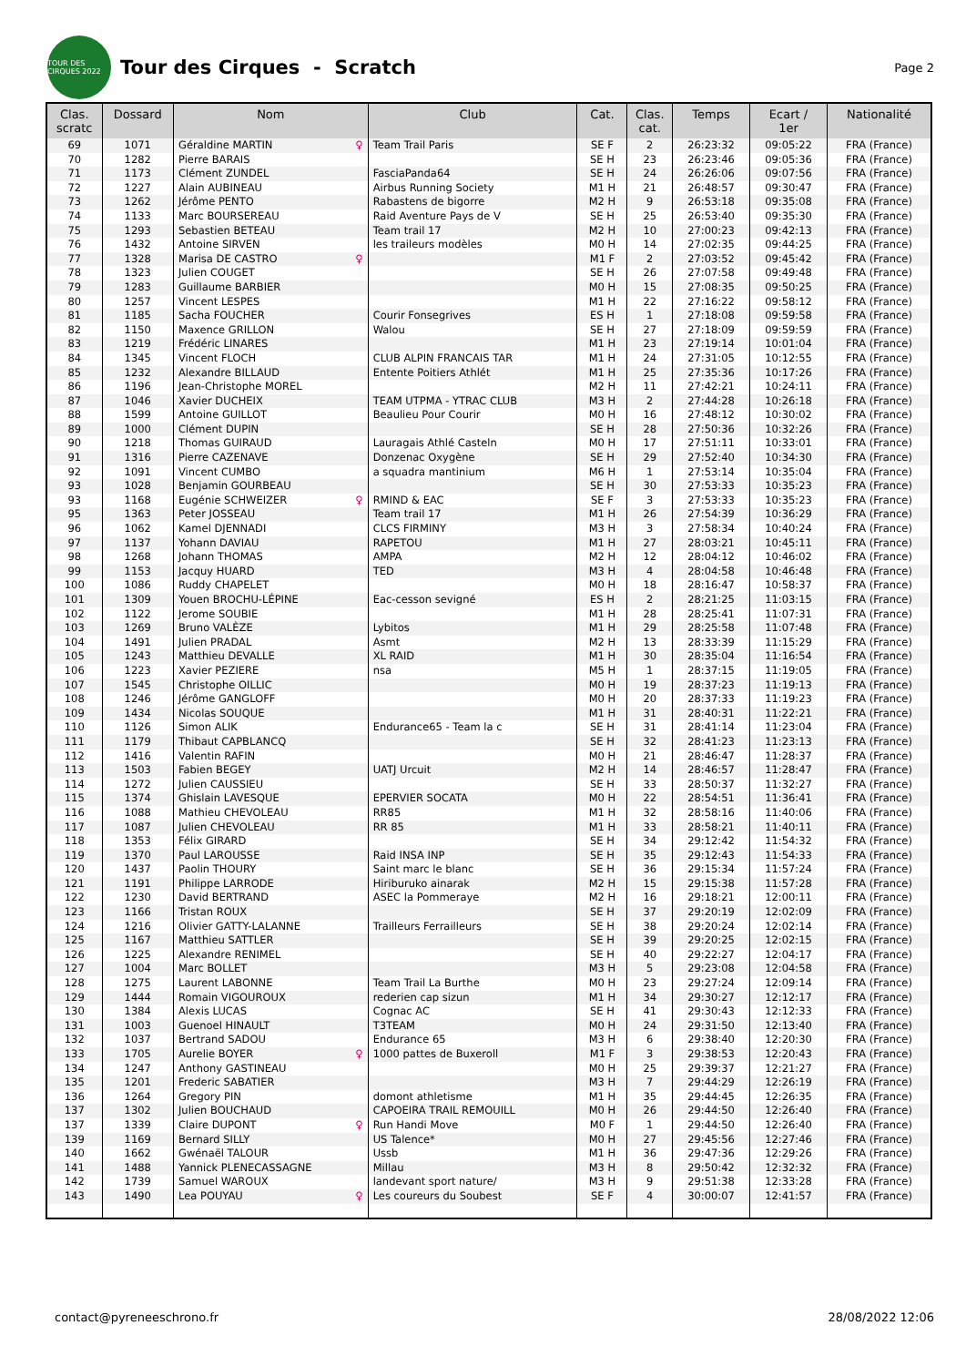TOUR DES CIRQUES 2022
Tour des Cirques - Scratch
Page 2
| Clas. scratc | Dossard | Nom | Club | Cat. | Clas. cat. | Temps | Ecart / 1er | Nationalité |
| --- | --- | --- | --- | --- | --- | --- | --- | --- |
| 69 | 1071 | Géraldine MARTIN ♀ | Team Trail Paris | SE F | 2 | 26:23:32 | 09:05:22 | FRA (France) |
| 70 | 1282 | Pierre BARAIS | | SE H | 23 | 26:23:46 | 09:05:36 | FRA (France) |
| 71 | 1173 | Clément ZUNDEL | FasciaPanda64 | SE H | 24 | 26:26:06 | 09:07:56 | FRA (France) |
| 72 | 1227 | Alain AUBINEAU | Airbus Running Society | M1 H | 21 | 26:48:57 | 09:30:47 | FRA (France) |
| 73 | 1262 | Jérôme PENTO | Rabastens de bigorre | M2 H | 9 | 26:53:18 | 09:35:08 | FRA (France) |
| 74 | 1133 | Marc BOURSEREAU | Raid Aventure Pays de V | SE H | 25 | 26:53:40 | 09:35:30 | FRA (France) |
| 75 | 1293 | Sebastien BETEAU | Team trail 17 | M2 H | 10 | 27:00:23 | 09:42:13 | FRA (France) |
| 76 | 1432 | Antoine SIRVEN | les traileurs modèles | M0 H | 14 | 27:02:35 | 09:44:25 | FRA (France) |
| 77 | 1328 | Marisa DE CASTRO ♀ | | M1 F | 2 | 27:03:52 | 09:45:42 | FRA (France) |
| 78 | 1323 | Julien COUGET | | SE H | 26 | 27:07:58 | 09:49:48 | FRA (France) |
| 79 | 1283 | Guillaume BARBIER | | M0 H | 15 | 27:08:35 | 09:50:25 | FRA (France) |
| 80 | 1257 | Vincent LESPES | | M1 H | 22 | 27:16:22 | 09:58:12 | FRA (France) |
| 81 | 1185 | Sacha FOUCHER | Courir Fonsegrives | ES H | 1 | 27:18:08 | 09:59:58 | FRA (France) |
| 82 | 1150 | Maxence GRILLON | Walou | SE H | 27 | 27:18:09 | 09:59:59 | FRA (France) |
| 83 | 1219 | Frédéric LINARES | | M1 H | 23 | 27:19:14 | 10:01:04 | FRA (France) |
| 84 | 1345 | Vincent FLOCH | CLUB ALPIN FRANCAIS TAR | M1 H | 24 | 27:31:05 | 10:12:55 | FRA (France) |
| 85 | 1232 | Alexandre BILLAUD | Entente Poitiers Athlét | M1 H | 25 | 27:35:36 | 10:17:26 | FRA (France) |
| 86 | 1196 | Jean-Christophe MOREL | | M2 H | 11 | 27:42:21 | 10:24:11 | FRA (France) |
| 87 | 1046 | Xavier DUCHEIX | TEAM UTPMA - YTRAC CLUB | M3 H | 2 | 27:44:28 | 10:26:18 | FRA (France) |
| 88 | 1599 | Antoine GUILLOT | Beaulieu Pour Courir | M0 H | 16 | 27:48:12 | 10:30:02 | FRA (France) |
| 89 | 1000 | Clément DUPIN | | SE H | 28 | 27:50:36 | 10:32:26 | FRA (France) |
| 90 | 1218 | Thomas GUIRAUD | Lauragais Athlé Casteln | M0 H | 17 | 27:51:11 | 10:33:01 | FRA (France) |
| 91 | 1316 | Pierre CAZENAVE | Donzenac Oxygène | SE H | 29 | 27:52:40 | 10:34:30 | FRA (France) |
| 92 | 1091 | Vincent CUMBO | a squadra mantinium | M6 H | 1 | 27:53:14 | 10:35:04 | FRA (France) |
| 93 | 1028 | Benjamin GOURBEAU | | SE H | 30 | 27:53:33 | 10:35:23 | FRA (France) |
| 93 | 1168 | Eugénie SCHWEIZER ♀ | RMIND & EAC | SE F | 3 | 27:53:33 | 10:35:23 | FRA (France) |
| 95 | 1363 | Peter JOSSEAU | Team trail 17 | M1 H | 26 | 27:54:39 | 10:36:29 | FRA (France) |
| 96 | 1062 | Kamel DJENNADI | CLCS FIRMINY | M3 H | 3 | 27:58:34 | 10:40:24 | FRA (France) |
| 97 | 1137 | Yohann DAVIAU | RAPETOU | M1 H | 27 | 28:03:21 | 10:45:11 | FRA (France) |
| 98 | 1268 | Johann THOMAS | AMPA | M2 H | 12 | 28:04:12 | 10:46:02 | FRA (France) |
| 99 | 1153 | Jacquy HUARD | TED | M3 H | 4 | 28:04:58 | 10:46:48 | FRA (France) |
| 100 | 1086 | Ruddy CHAPELET | | M0 H | 18 | 28:16:47 | 10:58:37 | FRA (France) |
| 101 | 1309 | Youen BROCHU-LÉPINE | Eac-cesson sevigné | ES H | 2 | 28:21:25 | 11:03:15 | FRA (France) |
| 102 | 1122 | Jerome SOUBIE | | M1 H | 28 | 28:25:41 | 11:07:31 | FRA (France) |
| 103 | 1269 | Bruno VALÈZE | Lybitos | M1 H | 29 | 28:25:58 | 11:07:48 | FRA (France) |
| 104 | 1491 | Julien PRADAL | Asmt | M2 H | 13 | 28:33:39 | 11:15:29 | FRA (France) |
| 105 | 1243 | Matthieu DEVALLE | XL RAID | M1 H | 30 | 28:35:04 | 11:16:54 | FRA (France) |
| 106 | 1223 | Xavier PEZIERE | nsa | M5 H | 1 | 28:37:15 | 11:19:05 | FRA (France) |
| 107 | 1545 | Christophe OILLIC | | M0 H | 19 | 28:37:23 | 11:19:13 | FRA (France) |
| 108 | 1246 | Jérôme GANGLOFF | | M0 H | 20 | 28:37:33 | 11:19:23 | FRA (France) |
| 109 | 1434 | Nicolas SOUQUE | | M1 H | 31 | 28:40:31 | 11:22:21 | FRA (France) |
| 110 | 1126 | Simon ALIK | Endurance65 - Team la c | SE H | 31 | 28:41:14 | 11:23:04 | FRA (France) |
| 111 | 1179 | Thibaut CAPBLANCQ | | SE H | 32 | 28:41:23 | 11:23:13 | FRA (France) |
| 112 | 1416 | Valentin RAFIN | | M0 H | 21 | 28:46:47 | 11:28:37 | FRA (France) |
| 113 | 1503 | Fabien BEGEY | UATJ Urcuit | M2 H | 14 | 28:46:57 | 11:28:47 | FRA (France) |
| 114 | 1272 | Julien CAUSSIEU | | SE H | 33 | 28:50:37 | 11:32:27 | FRA (France) |
| 115 | 1374 | Ghislain LAVESQUE | EPERVIER SOCATA | M0 H | 22 | 28:54:51 | 11:36:41 | FRA (France) |
| 116 | 1088 | Mathieu CHEVOLEAU | RR85 | M1 H | 32 | 28:58:16 | 11:40:06 | FRA (France) |
| 117 | 1087 | Julien CHEVOLEAU | RR 85 | M1 H | 33 | 28:58:21 | 11:40:11 | FRA (France) |
| 118 | 1353 | Félix GIRARD | | SE H | 34 | 29:12:42 | 11:54:32 | FRA (France) |
| 119 | 1370 | Paul LAROUSSE | Raid INSA INP | SE H | 35 | 29:12:43 | 11:54:33 | FRA (France) |
| 120 | 1437 | Paolin THOURY | Saint marc le blanc | SE H | 36 | 29:15:34 | 11:57:24 | FRA (France) |
| 121 | 1191 | Philippe LARRODE | Hiriburuko ainarak | M2 H | 15 | 29:15:38 | 11:57:28 | FRA (France) |
| 122 | 1230 | David BERTRAND | ASEC la Pommeraye | M2 H | 16 | 29:18:21 | 12:00:11 | FRA (France) |
| 123 | 1166 | Tristan ROUX | | SE H | 37 | 29:20:19 | 12:02:09 | FRA (France) |
| 124 | 1216 | Olivier GATTY-LALANNE | Trailleurs Ferrailleurs | SE H | 38 | 29:20:24 | 12:02:14 | FRA (France) |
| 125 | 1167 | Matthieu SATTLER | | SE H | 39 | 29:20:25 | 12:02:15 | FRA (France) |
| 126 | 1225 | Alexandre RENIMEL | | SE H | 40 | 29:22:27 | 12:04:17 | FRA (France) |
| 127 | 1004 | Marc BOLLET | | M3 H | 5 | 29:23:08 | 12:04:58 | FRA (France) |
| 128 | 1275 | Laurent LABONNE | Team Trail La Burthe | M0 H | 23 | 29:27:24 | 12:09:14 | FRA (France) |
| 129 | 1444 | Romain VIGOUROUX | rederien cap sizun | M1 H | 34 | 29:30:27 | 12:12:17 | FRA (France) |
| 130 | 1384 | Alexis LUCAS | Cognac AC | SE H | 41 | 29:30:43 | 12:12:33 | FRA (France) |
| 131 | 1003 | Guenoel HINAULT | T3TEAM | M0 H | 24 | 29:31:50 | 12:13:40 | FRA (France) |
| 132 | 1037 | Bertrand SADOU | Endurance 65 | M3 H | 6 | 29:38:40 | 12:20:30 | FRA (France) |
| 133 | 1705 | Aurelie BOYER ♀ | 1000 pattes de Buxeroll | M1 F | 3 | 29:38:53 | 12:20:43 | FRA (France) |
| 134 | 1247 | Anthony GASTINEAU | | M0 H | 25 | 29:39:37 | 12:21:27 | FRA (France) |
| 135 | 1201 | Frederic SABATIER | | M3 H | 7 | 29:44:29 | 12:26:19 | FRA (France) |
| 136 | 1264 | Gregory PIN | domont athletisme | M1 H | 35 | 29:44:45 | 12:26:35 | FRA (France) |
| 137 | 1302 | Julien BOUCHAUD | CAPOEIRA TRAIL REMOUILL | M0 H | 26 | 29:44:50 | 12:26:40 | FRA (France) |
| 137 | 1339 | Claire DUPONT ♀ | Run Handi Move | M0 F | 1 | 29:44:50 | 12:26:40 | FRA (France) |
| 139 | 1169 | Bernard SILLY | US Talence* | M0 H | 27 | 29:45:56 | 12:27:46 | FRA (France) |
| 140 | 1662 | Gwénaël TALOUR | Ussb | M1 H | 36 | 29:47:36 | 12:29:26 | FRA (France) |
| 141 | 1488 | Yannick PLENECASSAGNE | Millau | M3 H | 8 | 29:50:42 | 12:32:32 | FRA (France) |
| 142 | 1739 | Samuel WAROUX | landevant sport nature/ | M3 H | 9 | 29:51:38 | 12:33:28 | FRA (France) |
| 143 | 1490 | Lea POUYAU ♀ | Les coureurs du Soubest | SE F | 4 | 30:00:07 | 12:41:57 | FRA (France) |
contact@pyreneeschrono.fr 28/08/2022 12:06